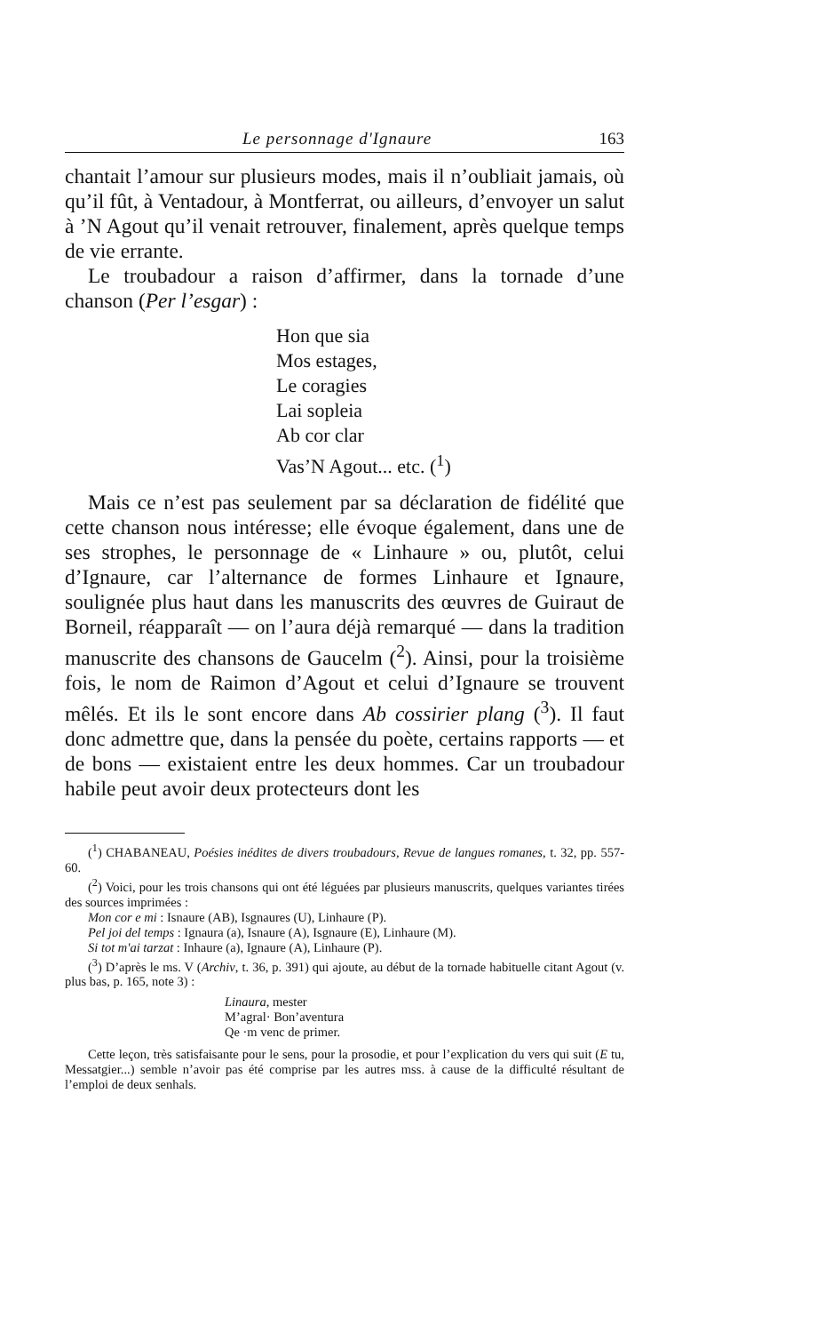Le personnage d'Ignaure 163
chantait l’amour sur plusieurs modes, mais il n’oubliait jamais, où qu’il fût, à Ventadour, à Montferrat, ou ailleurs, d’envoyer un salut à ’N Agout qu’il venait retrouver, finalement, après quelque temps de vie errante.
Le troubadour a raison d’affirmer, dans la tornade d’une chanson (Per l’esgar) :
Hon que sia
Mos estages,
Le coragies
Lai sopleia
Ab cor clar
Vas’N Agout... etc. (<sup>1</sup>)
Mais ce n’est pas seulement par sa déclaration de fidélité que cette chanson nous intéresse; elle évoque également, dans une de ses strophes, le personnage de « Linhaure » ou, plutôt, celui d’Ignaure, car l’alternance de formes Linhaure et Ignaure, soulignée plus haut dans les manuscrits des œuvres de Guiraut de Borneil, réapparaît — on l’aura déjà remarqué — dans la tradition manuscrite des chansons de Gaucelm (<sup>2</sup>). Ainsi, pour la troisième fois, le nom de Raimon d’Agout et celui d’Ignaure se trouvent mêlés. Et ils le sont encore dans Ab cossirier plang (<sup>3</sup>). Il faut donc admettre que, dans la pensée du poète, certains rapports — et de bons — existaient entre les deux hommes. Car un troubadour habile peut avoir deux protecteurs dont les
(<sup>1</sup>) CHABANEAU, Poésies inédites de divers troubadours, Revue de langues romanes, t. 32, pp. 557-60.
(<sup>2</sup>) Voici, pour les trois chansons qui ont été léguées par plusieurs manuscrits, quelques variantes tirées des sources imprimées :
Mon cor e mi : Isnaure (AB), Isgnaures (U), Linhaure (P).
Pel joi del temps : Ignaura (a), Isnaure (A), Isgnaure (E), Linhaure (M).
Si tot m'ai tarzat : Inhaure (a), Ignaure (A), Linhaure (P).
(<sup>3</sup>) D’après le ms. V (Archiv, t. 36, p. 391) qui ajoute, au début de la tornade habituelle citant Agout (v. plus bas, p. 165, note 3) :
Linaura, mester
M’agral· Bon’aventura
Qe ·m venc de primer.
Cette leçon, très satisfaisante pour le sens, pour la prosodie, et pour l’explication du vers qui suit (E tu, Messatgier...) semble n’avoir pas été comprise par les autres mss. à cause de la difficulté résultant de l’emploi de deux senhals.